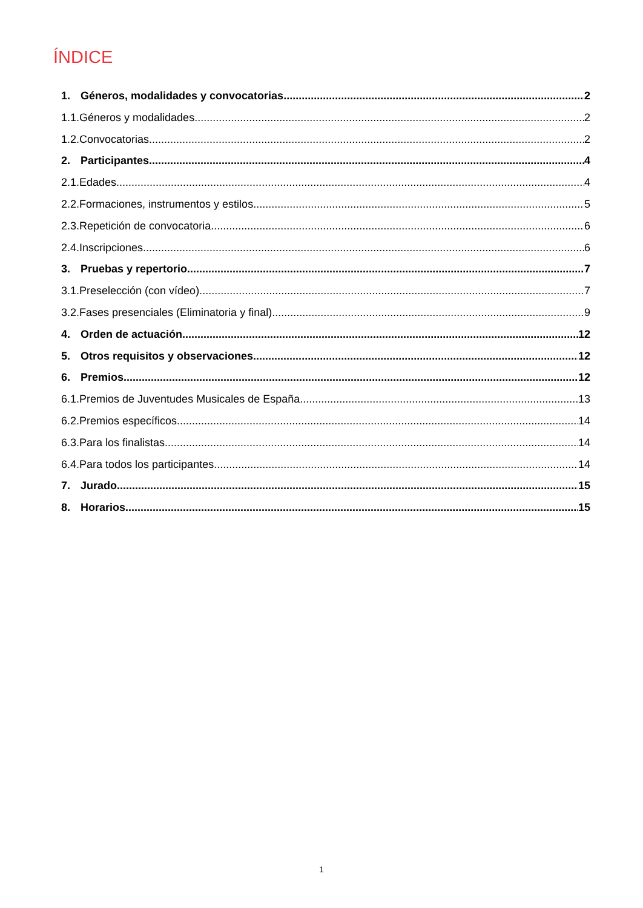ÍNDICE
1. Géneros, modalidades y convocatorias 2
1.1.Géneros y modalidades 2
1.2.Convocatorias 2
2. Participantes 4
2.1.Edades 4
2.2.Formaciones, instrumentos y estilos 5
2.3.Repetición de convocatoria 6
2.4.Inscripciones 6
3. Pruebas y repertorio 7
3.1.Preselección (con vídeo). 7
3.2.Fases presenciales (Eliminatoria y final) 9
4. Orden de actuación 12
5. Otros requisitos y observaciones 12
6. Premios 12
6.1.Premios de Juventudes Musicales de España 13
6.2.Premios específicos 14
6.3.Para los finalistas 14
6.4.Para todos los participantes 14
7. Jurado 15
8. Horarios 15
1